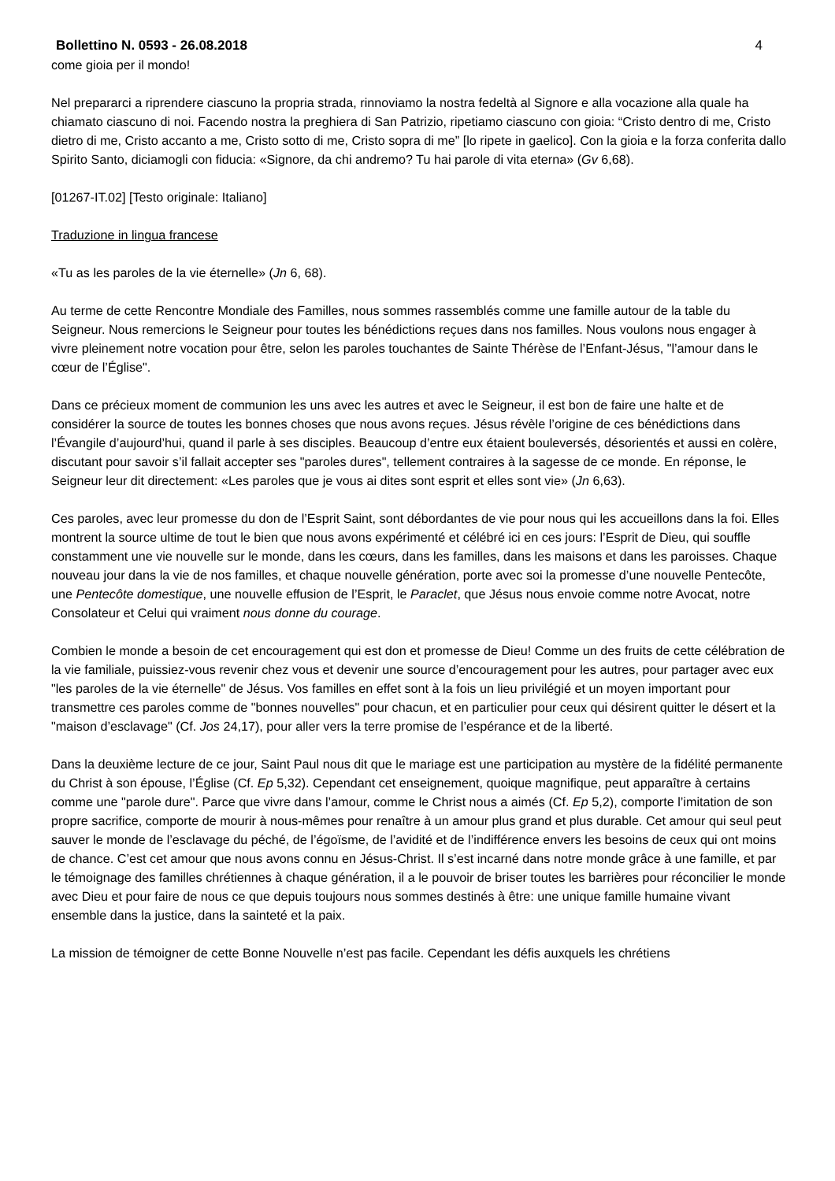Bollettino N. 0593 - 26.08.2018 4
come gioia per il mondo!
Nel prepararci a riprendere ciascuno la propria strada, rinnoviamo la nostra fedeltà al Signore e alla vocazione alla quale ha chiamato ciascuno di noi. Facendo nostra la preghiera di San Patrizio, ripetiamo ciascuno con gioia: “Cristo dentro di me, Cristo dietro di me, Cristo accanto a me, Cristo sotto di me, Cristo sopra di me” [lo ripete in gaelico]. Con la gioia e la forza conferita dallo Spirito Santo, diciamogli con fiducia: «Signore, da chi andremo? Tu hai parole di vita eterna» (Gv 6,68).
[01267-IT.02] [Testo originale: Italiano]
Traduzione in lingua francese
«Tu as les paroles de la vie éternelle» (Jn 6, 68).
Au terme de cette Rencontre Mondiale des Familles, nous sommes rassemblés comme une famille autour de la table du Seigneur. Nous remercions le Seigneur pour toutes les bénédictions reçues dans nos familles. Nous voulons nous engager à vivre pleinement notre vocation pour être, selon les paroles touchantes de Sainte Thérèse de l’Enfant-Jésus, "l’amour dans le cœur de l’Église".
Dans ce précieux moment de communion les uns avec les autres et avec le Seigneur, il est bon de faire une halte et de considérer la source de toutes les bonnes choses que nous avons reçues. Jésus révèle l’origine de ces bénédictions dans l’Évangile d’aujourd’hui, quand il parle à ses disciples. Beaucoup d’entre eux étaient bouleversés, désorientés et aussi en colère, discutant pour savoir s’il fallait accepter ses "paroles dures", tellement contraires à la sagesse de ce monde. En réponse, le Seigneur leur dit directement: «Les paroles que je vous ai dites sont esprit et elles sont vie» (Jn 6,63).
Ces paroles, avec leur promesse du don de l’Esprit Saint, sont débordantes de vie pour nous qui les accueillons dans la foi. Elles montrent la source ultime de tout le bien que nous avons expérimenté et célébré ici en ces jours: l’Esprit de Dieu, qui souffle constamment une vie nouvelle sur le monde, dans les cœurs, dans les familles, dans les maisons et dans les paroisses. Chaque nouveau jour dans la vie de nos familles, et chaque nouvelle génération, porte avec soi la promesse d’une nouvelle Pentecôte, une Pentecôte domestique, une nouvelle effusion de l’Esprit, le Paraclet, que Jésus nous envoie comme notre Avocat, notre Consolateur et Celui qui vraiment nous donne du courage.
Combien le monde a besoin de cet encouragement qui est don et promesse de Dieu! Comme un des fruits de cette célébration de la vie familiale, puissiez-vous revenir chez vous et devenir une source d’encouragement pour les autres, pour partager avec eux "les paroles de la vie éternelle" de Jésus. Vos familles en effet sont à la fois un lieu privilégié et un moyen important pour transmettre ces paroles comme de "bonnes nouvelles" pour chacun, et en particulier pour ceux qui désirent quitter le désert et la "maison d’esclavage" (Cf. Jos 24,17), pour aller vers la terre promise de l’espérance et de la liberté.
Dans la deuxième lecture de ce jour, Saint Paul nous dit que le mariage est une participation au mystère de la fidélité permanente du Christ à son épouse, l’Église (Cf. Ep 5,32). Cependant cet enseignement, quoique magnifique, peut apparaître à certains comme une "parole dure". Parce que vivre dans l’amour, comme le Christ nous a aimés (Cf. Ep 5,2), comporte l’imitation de son propre sacrifice, comporte de mourir à nous-mêmes pour renaître à un amour plus grand et plus durable. Cet amour qui seul peut sauver le monde de l’esclavage du péché, de l’égoïsme, de l’avidité et de l’indifférence envers les besoins de ceux qui ont moins de chance. C’est cet amour que nous avons connu en Jésus-Christ. Il s’est incarné dans notre monde grâce à une famille, et par le témoignage des familles chrétiennes à chaque génération, il a le pouvoir de briser toutes les barrières pour réconcilier le monde avec Dieu et pour faire de nous ce que depuis toujours nous sommes destinés à être: une unique famille humaine vivant ensemble dans la justice, dans la sainteté et la paix.
La mission de témoigner de cette Bonne Nouvelle n’est pas facile. Cependant les défis auxquels les chrétiens